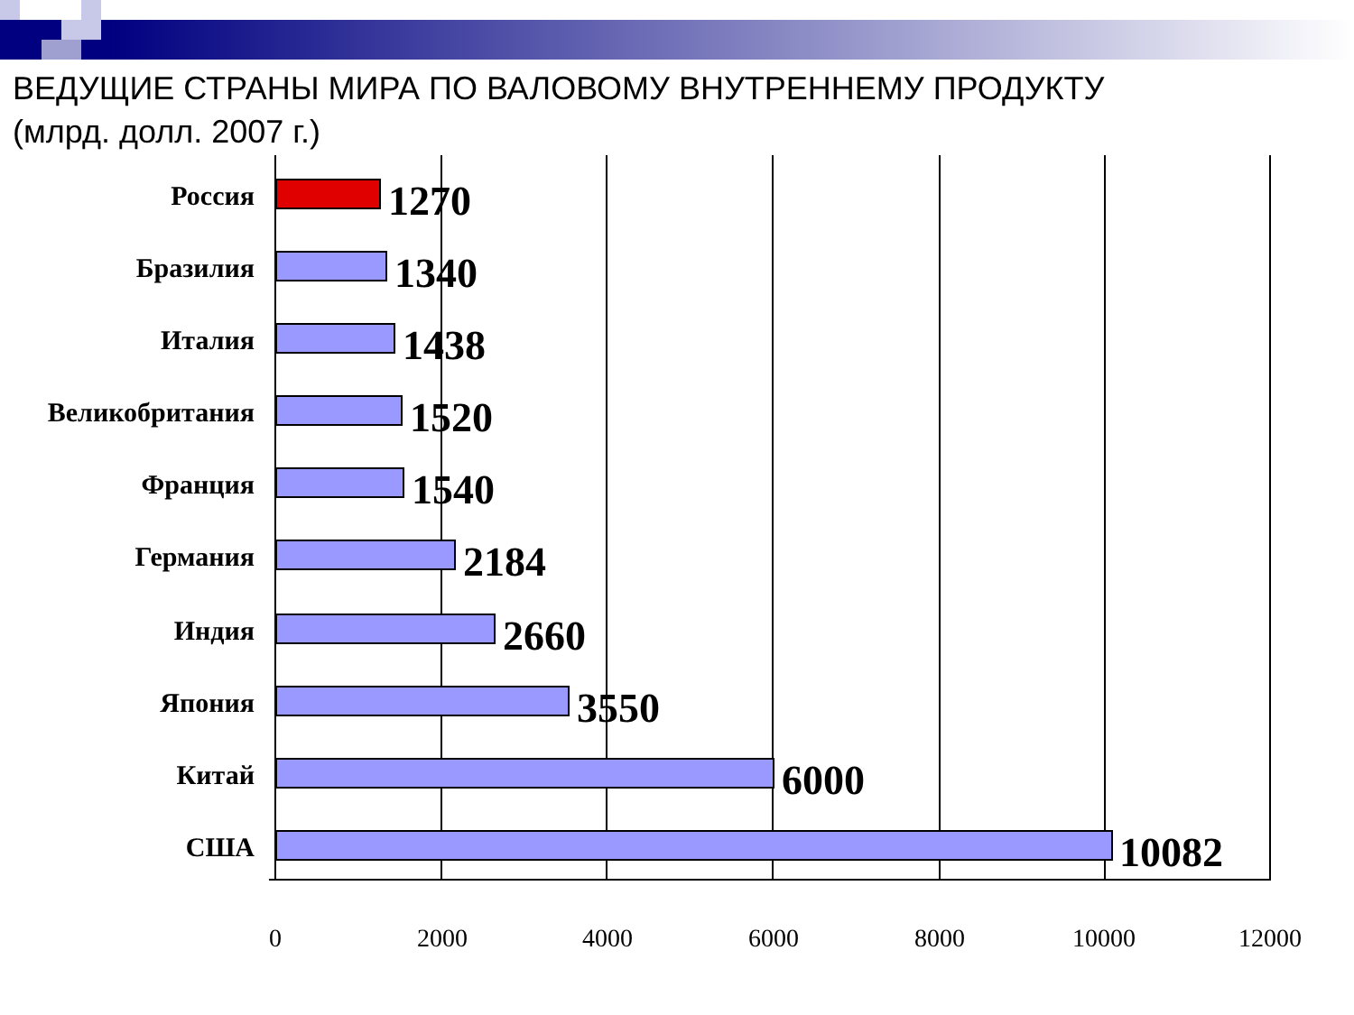ВЕДУЩИЕ СТРАНЫ МИРА ПО ВАЛОВОМУ ВНУТРЕННЕМУ ПРОДУКТУ
(млрд. долл. 2007 г.)
Россия 1270
Бразилия 1340
Италия 1438
Великобритания 1520
Франция 1540
Германия 2184
Индия 2660
Япония 3550
Китай 6000
США 10082
0 2000 4000 6000 8000 10000 12000